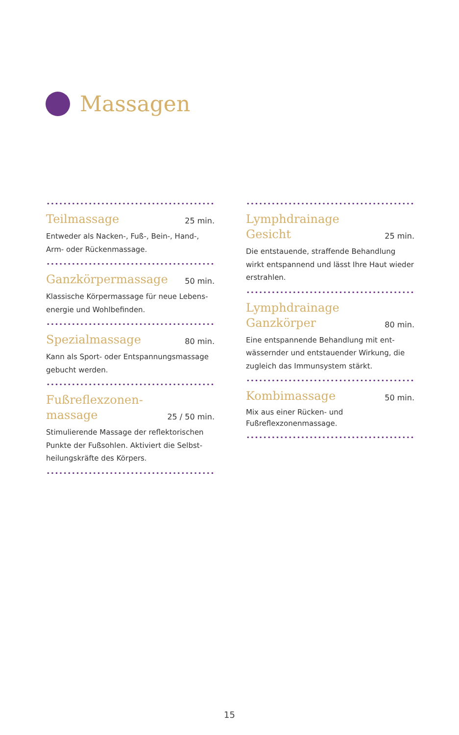Massagen
Teilmassage 25 min.
Entweder als Nacken-, Fuß-, Bein-, Hand-,
Arm- oder Rückenmassage.
Ganzkörpermassage 50 min.
Klassische Körpermassage für neue Lebens-
energie und Wohlbefinden.
Spezialmassage 80 min.
Kann als Sport- oder Entspannungsmassage
gebucht werden.
Fußreflexzonen-
massage 25 / 50 min.
Stimulierende Massage der reflektorischen
Punkte der Fußsohlen. Aktiviert die Selbst-
heilungskräfte des Körpers.
Lymphdrainage
Gesicht 25 min.
Die entstauende, straffende Behandlung
wirkt entspannend und lässt Ihre Haut wieder
erstrahlen.
Lymphdrainage
Ganzkörper 80 min.
Eine entspannende Behandlung mit ent-
wässernder und entstauender Wirkung, die
zugleich das Immunsystem stärkt.
Kombimassage 50 min.
Mix aus einer Rücken- und
Fußreflexzonenmassage.
15